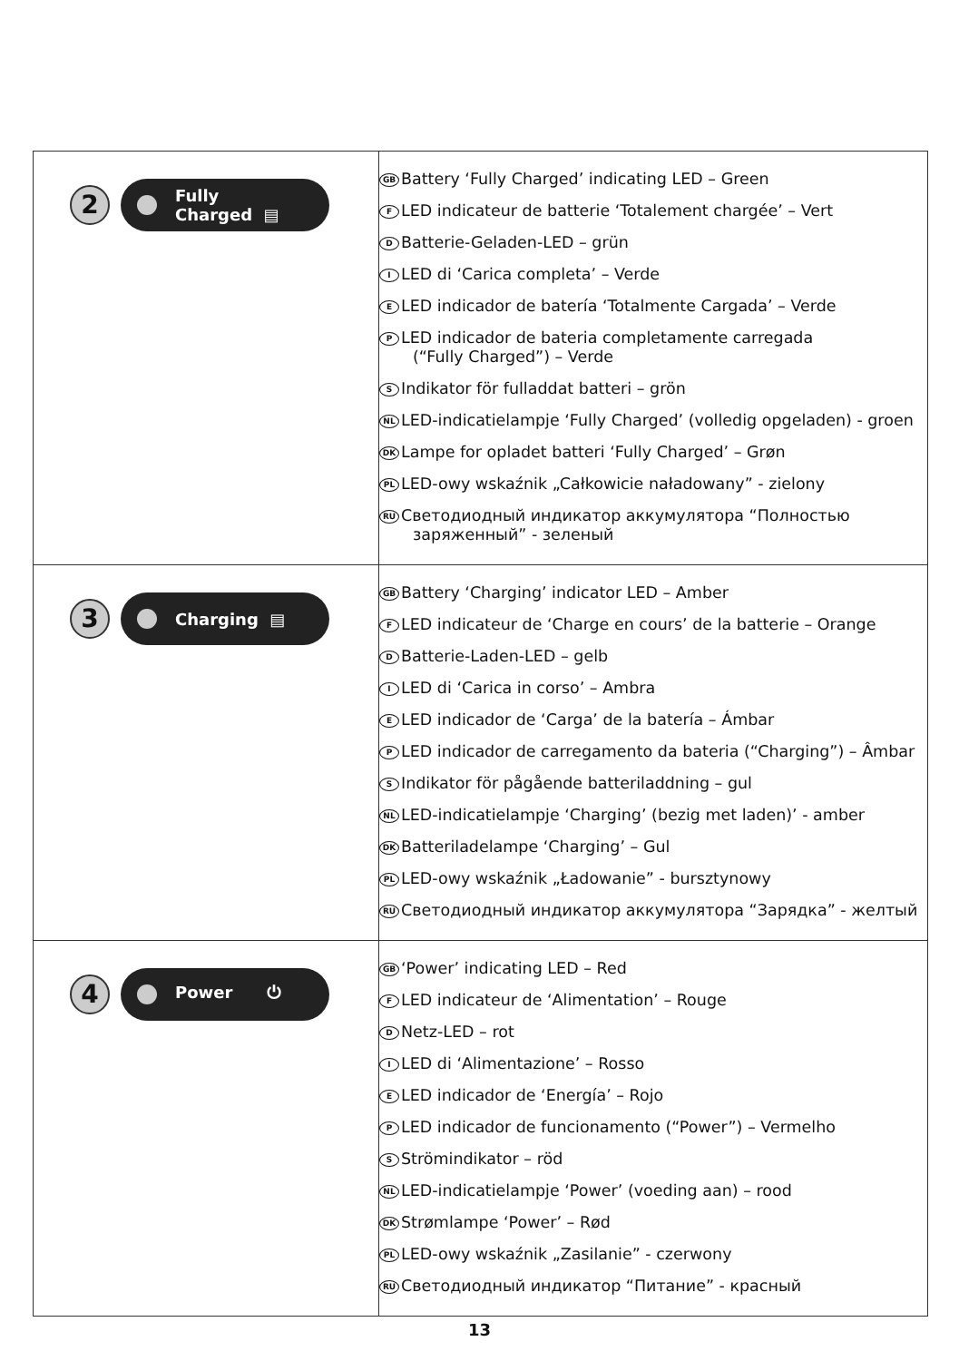| 2 Fully Charged ▤ | GB Battery ‘Fully Charged’ indicating LED – Green F LED indicateur de batterie ‘Totalement chargée’ – Vert D Batterie-Geladen-LED – grün I LED di ‘Carica completa’ – Verde E LED indicador de batería ‘Totalmente Cargada’ – Verde P LED indicador de bateria completamente carregada (“Fully Charged”) – Verde S Indikator för fulladdat batteri – grön NL LED-indicatielampje ‘Fully Charged’ (volledig opgeladen) - groen DK Lampe for opladet batteri ‘Fully Charged’ – Grøn PL LED-owy wskaźnik „Całkowicie naładowany” - zielony RU Светодиодный индикатор аккумулятора “Полностью заряженный” - зеленый |
| 3 Charging ▤ | GB Battery ‘Charging’ indicator LED – Amber F LED indicateur de ‘Charge en cours’ de la batterie – Orange D Batterie-Laden-LED – gelb I LED di ‘Carica in corso’ – Ambra E LED indicador de ‘Carga’ de la batería – Ámbar P LED indicador de carregamento da bateria (“Charging”) – Âmbar S Indikator för pågående batteriladdning – gul NL LED-indicatielampje ‘Charging’ (bezig met laden)’ - amber DK Batteriladelampe ‘Charging’ – Gul PL LED-owy wskaźnik „Ładowanie” - bursztynowy RU Светодиодный индикатор аккумулятора “Зарядка” - желтый |
| 4 Power ⏻ | GB ‘Power’ indicating LED – Red F LED indicateur de ‘Alimentation’ – Rouge D Netz-LED – rot I LED di ‘Alimentazione’ – Rosso E LED indicador de ‘Energía’ – Rojo P LED indicador de funcionamento (“Power”) – Vermelho S Strömindikator – röd NL LED-indicatielampje ‘Power’ (voeding aan) – rood DK Strømlampe ‘Power’ – Rød PL LED-owy wskaźnik „Zasilanie” - czerwony RU Светодиодный индикатор “Питание” - красный |
13